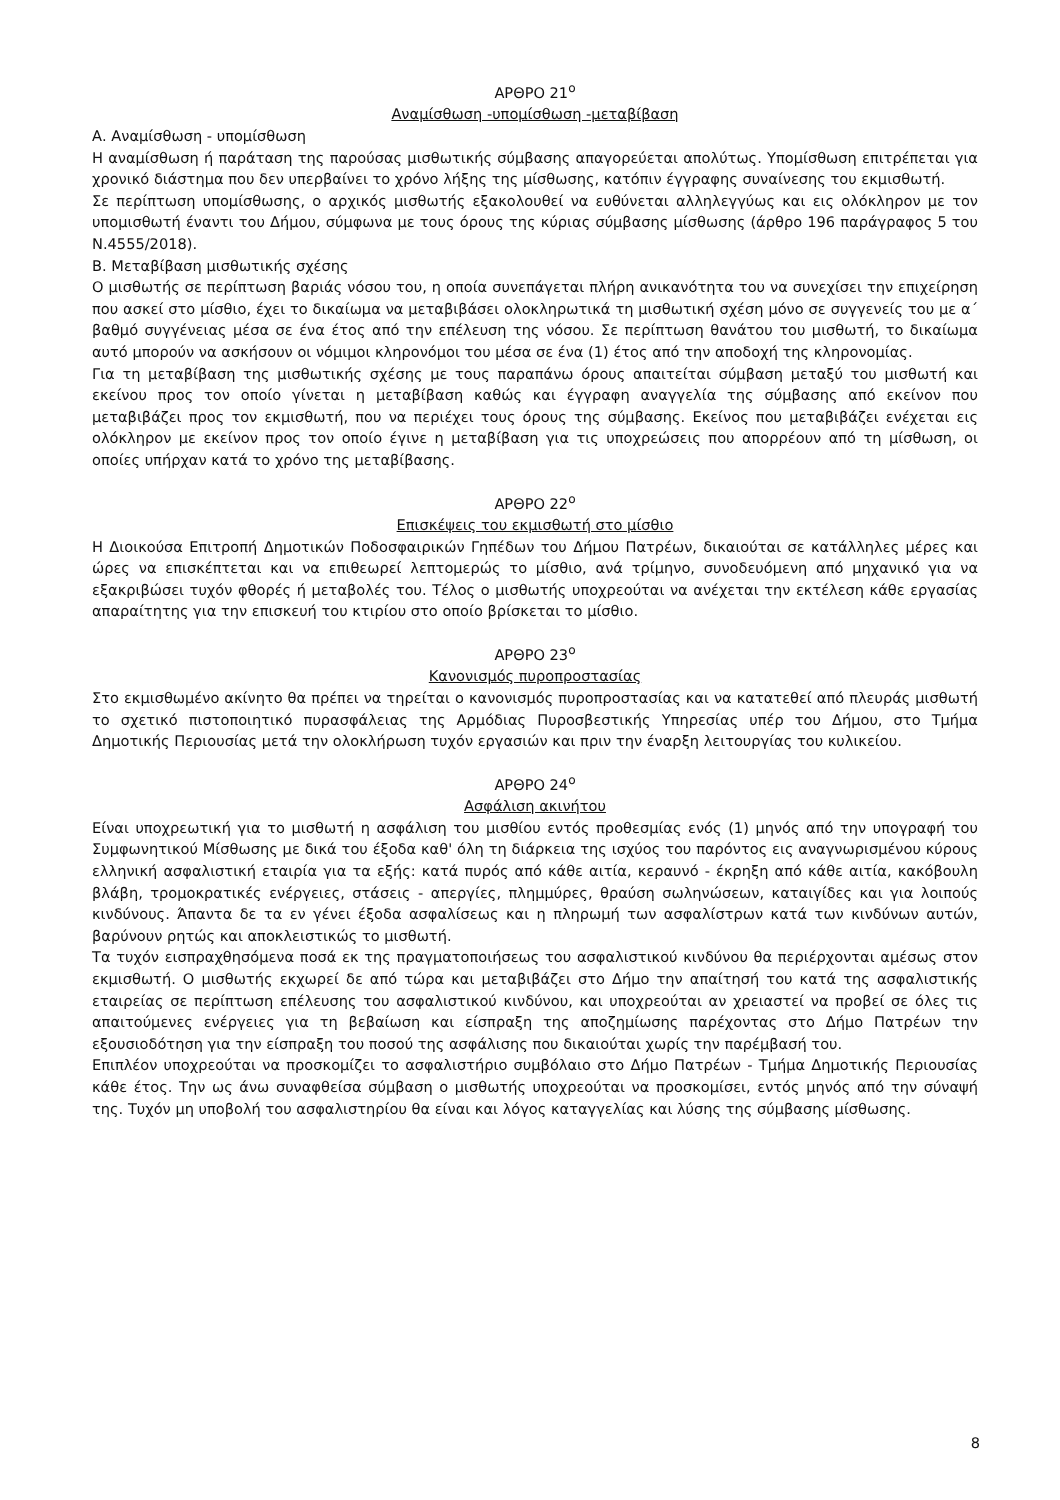ΑΡΘΡΟ 21<sup>ο</sup>
Αναμίσθωση -υπομίσθωση -μεταβίβαση
Α. Αναμίσθωση - υπομίσθωση
Η αναμίσθωση ή παράταση της παρούσας μισθωτικής σύμβασης απαγορεύεται απολύτως. Υπομίσθωση επιτρέπεται για χρονικό διάστημα που δεν υπερβαίνει το χρόνο λήξης της μίσθωσης, κατόπιν έγγραφης συναίνεσης του εκμισθωτή.
Σε περίπτωση υπομίσθωσης, ο αρχικός μισθωτής εξακολουθεί να ευθύνεται αλληλεγγύως και εις ολόκληρον με τον υπομισθωτή έναντι του Δήμου, σύμφωνα με τους όρους της κύριας σύμβασης μίσθωσης (άρθρο 196 παράγραφος 5 του Ν.4555/2018).
Β. Μεταβίβαση μισθωτικής σχέσης
Ο μισθωτής σε περίπτωση βαριάς νόσου του, η οποία συνεπάγεται πλήρη ανικανότητα του να συνεχίσει την επιχείρηση που ασκεί στο μίσθιο, έχει το δικαίωμα να μεταβιβάσει ολοκληρωτικά τη μισθωτική σχέση μόνο σε συγγενείς του με α΄ βαθμό συγγένειας μέσα σε ένα έτος από την επέλευση της νόσου. Σε περίπτωση θανάτου του μισθωτή, το δικαίωμα αυτό μπορούν να ασκήσουν οι νόμιμοι κληρονόμοι του μέσα σε ένα (1) έτος από την αποδοχή της κληρονομίας.
Για τη μεταβίβαση της μισθωτικής σχέσης με τους παραπάνω όρους απαιτείται σύμβαση μεταξύ του μισθωτή και εκείνου προς τον οποίο γίνεται η μεταβίβαση καθώς και έγγραφη αναγγελία της σύμβασης από εκείνον που μεταβιβάζει προς τον εκμισθωτή, που να περιέχει τους όρους της σύμβασης. Εκείνος που μεταβιβάζει ενέχεται εις ολόκληρον με εκείνον προς τον οποίο έγινε η μεταβίβαση για τις υποχρεώσεις που απορρέουν από τη μίσθωση, οι οποίες υπήρχαν κατά το χρόνο της μεταβίβασης.
ΑΡΘΡΟ 22<sup>ο</sup>
Επισκέψεις του εκμισθωτή στο μίσθιο
Η Διοικούσα Επιτροπή Δημοτικών Ποδοσφαιρικών Γηπέδων του Δήμου Πατρέων, δικαιούται σε κατάλληλες μέρες και ώρες να επισκέπτεται και να επιθεωρεί λεπτομερώς το μίσθιο, ανά τρίμηνο, συνοδευόμενη από μηχανικό για να εξακριβώσει τυχόν φθορές ή μεταβολές του. Τέλος ο μισθωτής υποχρεούται να ανέχεται την εκτέλεση κάθε εργασίας απαραίτητης για την επισκευή του κτιρίου στο οποίο βρίσκεται το μίσθιο.
ΑΡΘΡΟ 23<sup>ο</sup>
Κανονισμός πυροπροστασίας
Στο εκμισθωμένο ακίνητο θα πρέπει να τηρείται ο κανονισμός πυροπροστασίας και να κατατεθεί από πλευράς μισθωτή το σχετικό πιστοποιητικό πυρασφάλειας της Αρμόδιας Πυροσβεστικής Υπηρεσίας υπέρ του Δήμου, στο Τμήμα Δημοτικής Περιουσίας μετά την ολοκλήρωση τυχόν εργασιών και πριν την έναρξη λειτουργίας του κυλικείου.
ΑΡΘΡΟ 24<sup>ο</sup>
Ασφάλιση ακινήτου
Είναι υποχρεωτική για το μισθωτή η ασφάλιση του μισθίου εντός προθεσμίας ενός (1) μηνός από την υπογραφή του Συμφωνητικού Μίσθωσης με δικά του έξοδα καθ' όλη τη διάρκεια της ισχύος του παρόντος εις αναγνωρισμένου κύρους ελληνική ασφαλιστική εταιρία για τα εξής: κατά πυρός από κάθε αιτία, κεραυνό - έκρηξη από κάθε αιτία, κακόβουλη βλάβη, τρομοκρατικές ενέργειες, στάσεις - απεργίες, πλημμύρες, θραύση σωληνώσεων, καταιγίδες και για λοιπούς κινδύνους. Άπαντα δε τα εν γένει έξοδα ασφαλίσεως και η πληρωμή των ασφαλίστρων κατά των κινδύνων αυτών, βαρύνουν ρητώς και αποκλειστικώς το μισθωτή.
Τα τυχόν εισπραχθησόμενα ποσά εκ της πραγματοποιήσεως του ασφαλιστικού κινδύνου θα περιέρχονται αμέσως στον εκμισθωτή. Ο μισθωτής εκχωρεί δε από τώρα και μεταβιβάζει στο Δήμο την απαίτησή του κατά της ασφαλιστικής εταιρείας σε περίπτωση επέλευσης του ασφαλιστικού κινδύνου, και υποχρεούται αν χρειαστεί να προβεί σε όλες τις απαιτούμενες ενέργειες για τη βεβαίωση και είσπραξη της αποζημίωσης παρέχοντας στο Δήμο Πατρέων την εξουσιοδότηση για την είσπραξη του ποσού της ασφάλισης που δικαιούται χωρίς την παρέμβασή του.
Επιπλέον υποχρεούται να προσκομίζει το ασφαλιστήριο συμβόλαιο στο Δήμο Πατρέων - Τμήμα Δημοτικής Περιουσίας κάθε έτος. Την ως άνω συναφθείσα σύμβαση ο μισθωτής υποχρεούται να προσκομίσει, εντός μηνός από την σύναψή της. Τυχόν μη υποβολή του ασφαλιστηρίου θα είναι και λόγος καταγγελίας και λύσης της σύμβασης μίσθωσης.
8